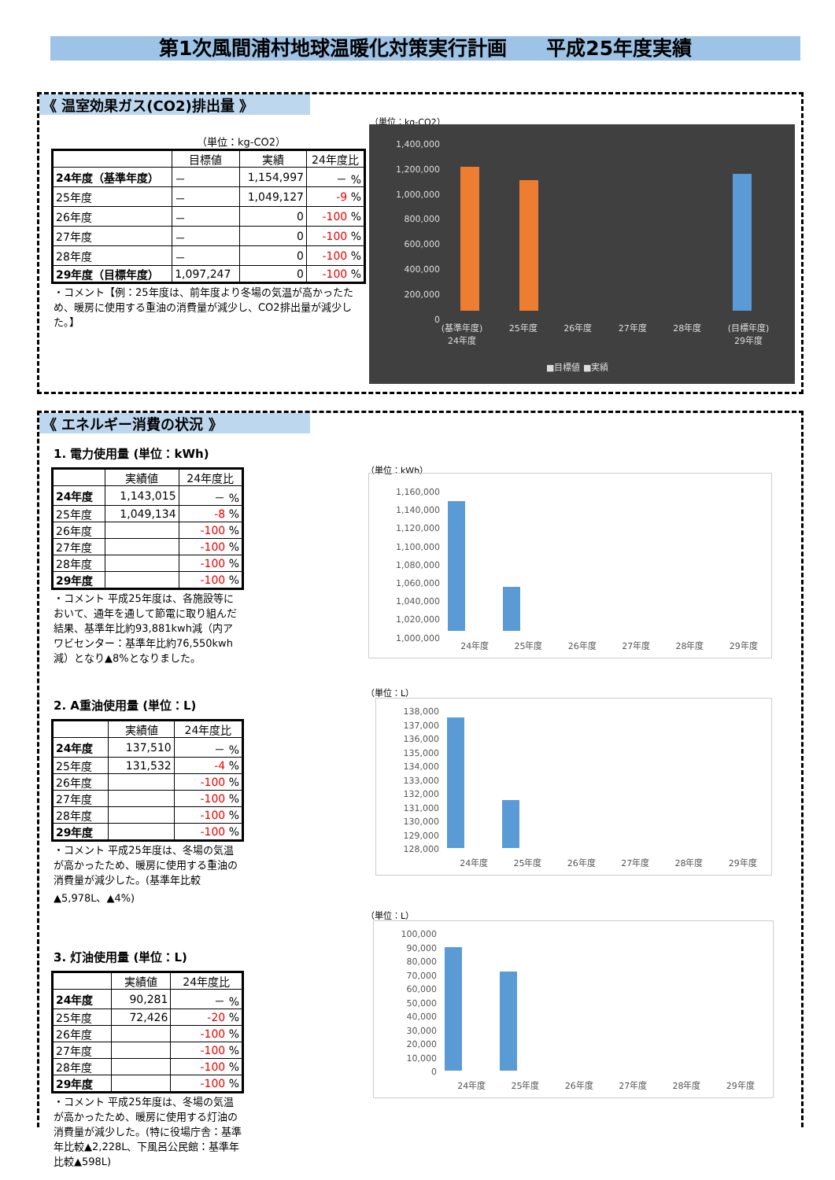第1次風間浦村地球温暖化対策実行計画　　平成25年度実績
《 温室効果ガス(CO2)排出量 》
（単位：kg-CO2）
| | 目標値 | 実績 | 24年度比 |
| --- | --- | --- | --- |
| 24年度（基準年度） | － | 1,154,997 | － % |
| 25年度 | － | 1,049,127 | -9 % |
| 26年度 | － | 0 | -100 % |
| 27年度 | － | 0 | -100 % |
| 28年度 | － | 0 | -100 % |
| 29年度（目標年度） | 1,097,247 | 0 | -100 % |
・コメント【例：25年度は、前年度より冬場の気温が高かったため、暖房に使用する重油の消費量が減少し、CO2排出量が減少した。】
（単位：kg-CO2）
1,400,000
1,200,000
1,000,000
800,000
600,000
400,000
200,000
0
(基準年度)
24年度 25年度 26年度 27年度 28年度 (目標年度)
29年度
■目標値 ■実績
《 エネルギー消費の状況 》
1. 電力使用量 (単位：kWh)
| | 実績値 | 24年度比 |
| --- | --- | --- |
| 24年度 | 1,143,015 | － % |
| 25年度 | 1,049,134 | -8 % |
| 26年度 | | -100 % |
| 27年度 | | -100 % |
| 28年度 | | -100 % |
| 29年度 | | -100 % |
・コメント 平成25年度は、各施設等において、通年を通して節電に取り組んだ結果、基準年比約93,881kwh減（内アワビセンター：基準年比約76,550kwh減）となり▲8%となりました。
2. A重油使用量 (単位：L)
| | 実績値 | 24年度比 |
| --- | --- | --- |
| 24年度 | 137,510 | － % |
| 25年度 | 131,532 | -4 % |
| 26年度 | | -100 % |
| 27年度 | | -100 % |
| 28年度 | | -100 % |
| 29年度 | | -100 % |
・コメント 平成25年度は、冬場の気温が高かったため、暖房に使用する重油の消費量が減少した。(基準年比較▲5,978L、▲4%)
3. 灯油使用量 (単位：L)
| | 実績値 | 24年度比 |
| --- | --- | --- |
| 24年度 | 90,281 | － % |
| 25年度 | 72,426 | -20 % |
| 26年度 | | -100 % |
| 27年度 | | -100 % |
| 28年度 | | -100 % |
| 29年度 | | -100 % |
・コメント 平成25年度は、冬場の気温が高かったため、暖房に使用する灯油の消費量が減少した。(特に役場庁舎：基準年比較▲2,228L、下風呂公民館：基準年比較▲598L)
（単位：kWh）
1,160,000
1,140,000
1,120,000
1,100,000
1,080,000
1,060,000
1,040,000
1,020,000
1,000,000
24年度 25年度 26年度 27年度 28年度 29年度
（単位：L）
138,000
137,000
136,000
135,000
134,000
133,000
132,000
131,000
130,000
129,000
128,000
24年度 25年度 26年度 27年度 28年度 29年度
（単位：L）
100,000
90,000
80,000
70,000
60,000
50,000
40,000
30,000
20,000
10,000
0
24年度 25年度 26年度 27年度 28年度 29年度